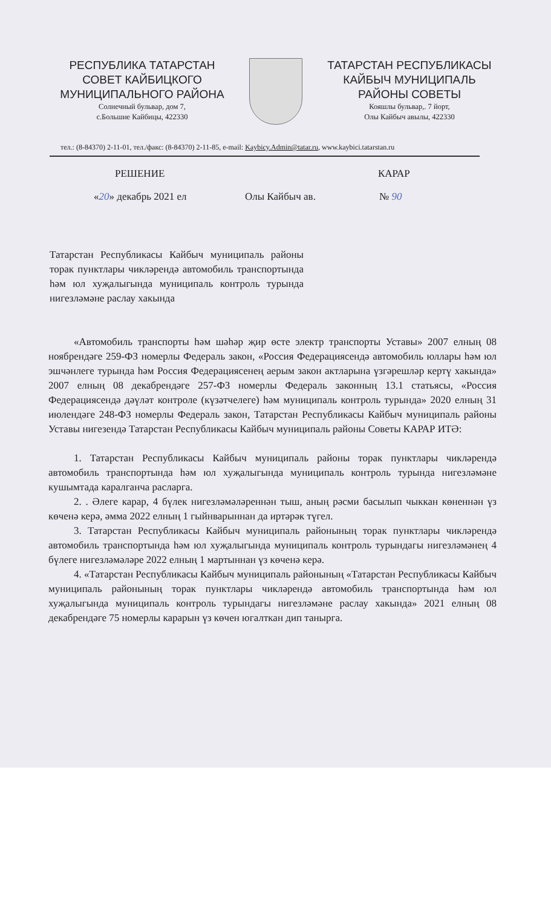РЕСПУБЛИКА ТАТАРСТАН
СОВЕТ КАЙБИЦКОГО
МУНИЦИПАЛЬНОГО РАЙОНА
Солнечный бульвар, дом 7,
с.Большие Кайбицы, 422330
ТАТАРСТАН РЕСПУБЛИКАСЫ
КАЙБЫЧ МУНИЦИПАЛЬ
РАЙОНЫ СОВЕТЫ
Кояшлы бульвар,. 7 йорт,
Олы Кайбыч авылы, 422330
тел.: (8-84370) 2-11-01, тел./факс: (8-84370) 2-11-85, e-mail: Kaybicy.Admin@tatar.ru, www.kaybici.tatarstan.ru
РЕШЕНИЕ КАРАР
«20» декабрь 2021 ел Олы Кайбыч ав. № 90
Татарстан Республикасы Кайбыч муниципаль районы торак пунктлары чикләрендә автомобиль транспортында һәм юл хуҗалыгында муниципаль контроль турында нигезләмәне раслау хакында
«Автомобиль транспорты һәм шәһәр җир өсте электр транспорты Уставы» 2007 елның 08 ноябрендәге 259-ФЗ номерлы Федераль закон, «Россия Федерациясендә автомобиль юллары һәм юл эшчәнлеге турында һәм Россия Федерациясенең аерым закон актларына үзгәрешләр кертү хакында» 2007 елның 08 декабрендәге 257-ФЗ номерлы Федераль законның 13.1 статьясы, «Россия Федерациясендә дәүләт контроле (күзәтчелеге) һәм муниципаль контроль турында» 2020 елның 31 июлендәге 248-ФЗ номерлы Федераль закон, Татарстан Республикасы Кайбыч муниципаль районы Уставы нигезендә Татарстан Республикасы Кайбыч муниципаль районы Советы КАРАР ИТӘ:
1. Татарстан Республикасы Кайбыч муниципаль районы торак пунктлары чикләрендә автомобиль транспортында һәм юл хуҗалыгында муниципаль контроль турында нигезләмәне кушымтада каралганча расларга.
2. . Әлеге карар, 4 бүлек нигезләмәләреннән тыш, аның рәсми басылып чыккан көненнән үз көченә керә, әмма 2022 елның 1 гыйнварыннан да иртәрәк түгел.
3. Татарстан Республикасы Кайбыч муниципаль районының торак пунктлары чикләрендә автомобиль транспортында һәм юл хуҗалыгында муниципаль контроль турындагы нигезләмәнең 4 бүлеге нигезләмәләре 2022 елның 1 мартыннан үз көченә керә.
4. «Татарстан Республикасы Кайбыч муниципаль районының «Татарстан Республикасы Кайбыч муниципаль районының торак пунктлары чикләрендә автомобиль транспортында һәм юл хуҗалыгында муниципаль контроль турындагы нигезләмәне раслау хакында» 2021 елның 08 декабрендәге 75 номерлы карарын үз көчен югалткан дип танырга.